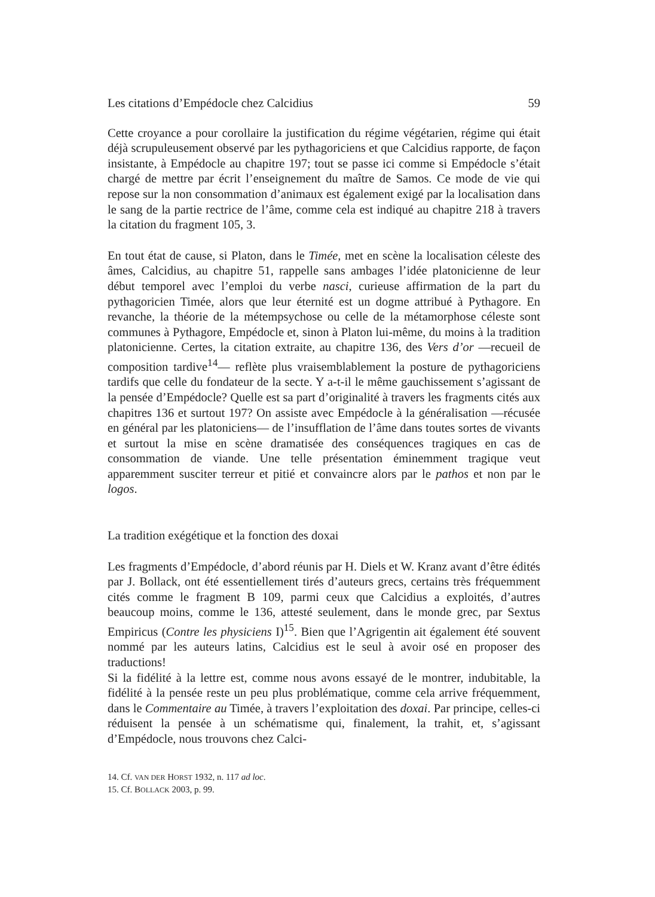Les citations d’Empédocle chez Calcidius 59
Cette croyance a pour corollaire la justification du régime végétarien, régime qui était déjà scrupuleusement observé par les pythagoriciens et que Calcidius rapporte, de façon insistante, à Empédocle au chapitre 197; tout se passe ici comme si Empédocle s’était chargé de mettre par écrit l’enseignement du maître de Samos. Ce mode de vie qui repose sur la non consommation d’animaux est également exigé par la localisation dans le sang de la partie rectrice de l’âme, comme cela est indiqué au chapitre 218 à travers la citation du fragment 105, 3.
En tout état de cause, si Platon, dans le Timée, met en scène la localisation céleste des âmes, Calcidius, au chapitre 51, rappelle sans ambages l’idée platonicienne de leur début temporel avec l’emploi du verbe nasci, curieuse affirmation de la part du pythagoricien Timée, alors que leur éternité est un dogme attribué à Pythagore. En revanche, la théorie de la métempsychose ou celle de la métamorphose céleste sont communes à Pythagore, Empédocle et, sinon à Platon lui-même, du moins à la tradition platonicienne. Certes, la citation extraite, au chapitre 136, des Vers d’or —recueil de composition tardive<sup>14</sup>— reflète plus vraisemblablement la posture de pythagoriciens tardifs que celle du fondateur de la secte. Y a-t-il le même gauchissement s’agissant de la pensée d’Empédocle? Quelle est sa part d’originalité à travers les fragments cités aux chapitres 136 et surtout 197? On assiste avec Empédocle à la généralisation —récusée en général par les platoniciens— de l’insufflation de l’âme dans toutes sortes de vivants et surtout la mise en scène dramatisée des conséquences tragiques en cas de consommation de viande. Une telle présentation éminemment tragique veut apparemment susciter terreur et pitié et convaincre alors par le pathos et non par le logos.
La tradition exégétique et la fonction des doxai
Les fragments d’Empédocle, d’abord réunis par H. Diels et W. Kranz avant d’être édités par J. Bollack, ont été essentiellement tirés d’auteurs grecs, certains très fréquemment cités comme le fragment B 109, parmi ceux que Calcidius a exploités, d’autres beaucoup moins, comme le 136, attesté seulement, dans le monde grec, par Sextus Empiricus (Contre les physiciens I)<sup>15</sup>. Bien que l’Agrigentin ait également été souvent nommé par les auteurs latins, Calcidius est le seul à avoir osé en proposer des traductions!
Si la fidélité à la lettre est, comme nous avons essayé de le montrer, indubitable, la fidélité à la pensée reste un peu plus problématique, comme cela arrive fréquemment, dans le Commentaire au Timée, à travers l’exploitation des doxai. Par principe, celles-ci réduisent la pensée à un schématisme qui, finalement, la trahit, et, s’agissant d’Empédocle, nous trouvons chez Calci-
14. Cf. VAN DER HORST 1932, n. 117 ad loc.
15. Cf. BOLLACK 2003, p. 99.